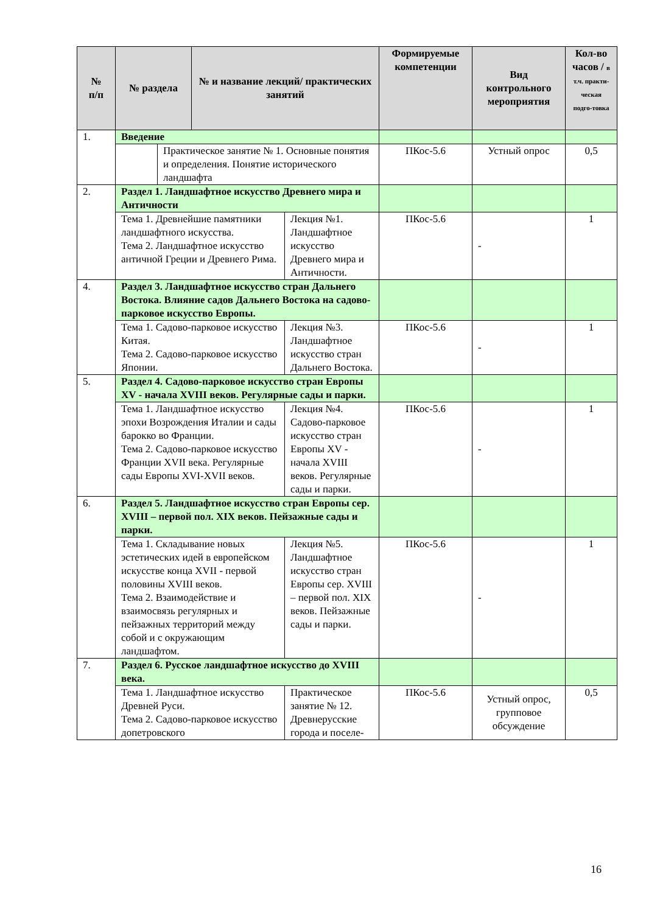| № п/п | № раздела | | № и название лекций/ практических занятий | | Формируемые компетенции | Вид контрольного мероприятия | Кол-во часов / в т.ч. практи-ческая подго-товка |
| --- | --- | --- | --- | --- | --- | --- | --- |
| 1. | Введение | | | | | | |
| | | Практическое занятие № 1. Основные понятия и определения. Понятие исторического ландшафта | | | ПКос-5.6 | Устный опрос | 0,5 |
| 2. | Раздел 1. Ландшафтное искусство Древнего мира и Античности | | | | | | |
| | Тема 1. Древнейшие памятники ландшафтного искусства. Тема 2. Ландшафтное искусство античной Греции и Древнего Рима. | | | Лекция №1. Ландшафтное искусство Древнего мира и Античности. | ПКос-5.6 | - | 1 |
| 4. | Раздел 3. Ландшафтное искусство стран Дальнего Востока. Влияние садов Дальнего Востока на садово-парковое искусство Европы. | | | | | | |
| | Тема 1. Садово-парковое искусство Китая. Тема 2. Садово-парковое искусство Японии. | | | Лекция №3. Ландшафтное искусство стран Дальнего Востока. | ПКос-5.6 | - | 1 |
| 5. | Раздел 4. Садово-парковое искусство стран Европы XV - начала XVIII веков. Регулярные сады и парки. | | | | | | |
| | Тема 1. Ландшафтное искусство эпохи Возрождения Италии и сады барокко во Франции. Тема 2. Садово-парковое искусство Франции XVII века. Регулярные сады Европы XVI-XVII веков. | | | Лекция №4. Садово-парковое искусство стран Европы XV - начала XVIII веков. Регулярные сады и парки. | ПКос-5.6 | - | 1 |
| 6. | Раздел 5. Ландшафтное искусство стран Европы сер. XVIII – первой пол. XIX веков. Пейзажные сады и парки. | | | | | | |
| | Тема 1. Складывание новых эстетических идей в европейском искусстве конца XVII - первой половины XVIII веков. Тема 2. Взаимодействие и взаимосвязь регулярных и пейзажных территорий между собой и с окружающим ландшафтом. | | | Лекция №5. Ландшафтное искусство стран Европы сер. XVIII – первой пол. XIX веков. Пейзажные сады и парки. | ПКос-5.6 | - | 1 |
| 7. | Раздел 6. Русское ландшафтное искусство до XVIII века. | | | | | | |
| | Тема 1. Ландшафтное искусство Древней Руси. Тема 2. Садово-парковое искусство допетровского | | | Практическое занятие № 12. Древнерусские города и поселе- | ПКос-5.6 | Устный опрос, групповое обсуждение | 0,5 |
16